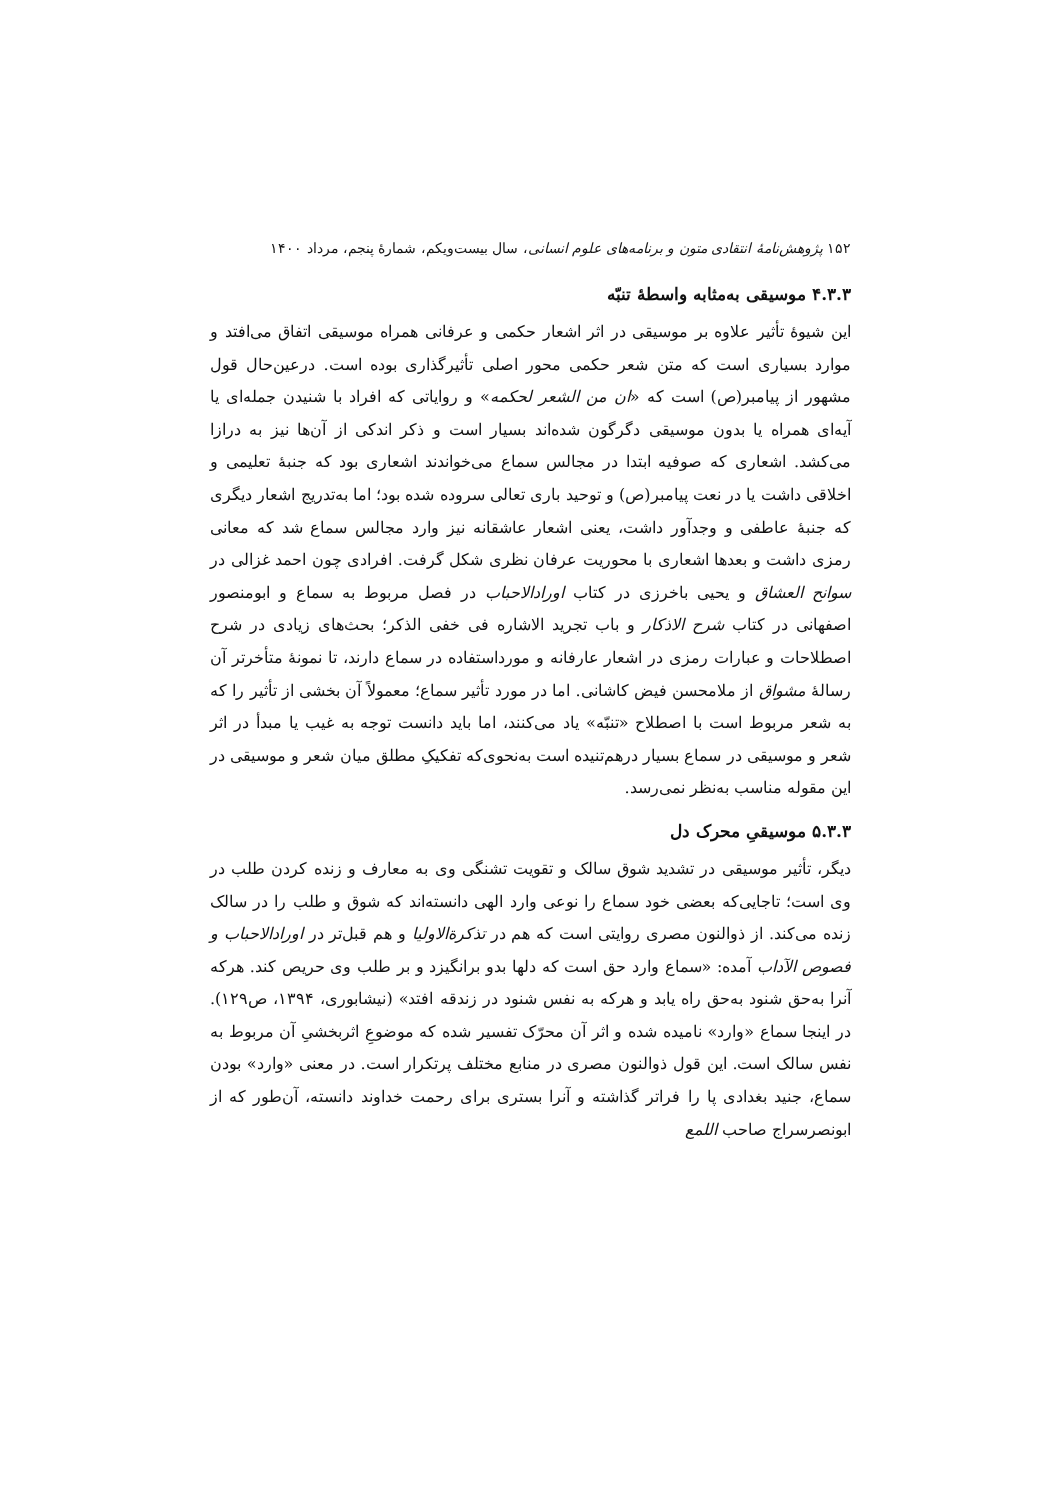۱۵۲ پژوهش‌نامهٔ انتقادی متون و برنامه‌های علوم انسانی، سال بیست‌ویکم، شمارهٔ پنجم، مرداد ۱۴۰۰
۴.۳.۳ موسیقی به‌مثابه واسطهٔ تنبّه
این شیوهٔ تأثیر علاوه بر موسیقی در اثر اشعار حکمی و عرفانی همراه موسیقی اتفاق می‌افتد و موارد بسیاری است که متن شعر حکمی محور اصلی تأثیرگذاری بوده است. درعین‌حال قول مشهور از پیامبر(ص) است که «ان من الشعر لحکمه» و روایاتی که افراد با شنیدن جمله‌ای یا آیه‌ای همراه یا بدون موسیقی دگرگون شده‌اند بسیار است و ذکر اندکی از آن‌ها نیز به درازا می‌کشد. اشعاری که صوفیه ابتدا در مجالس سماع می‌خواندند اشعاری بود که جنبهٔ تعلیمی و اخلاقی داشت یا در نعت پیامبر(ص) و توحید باری تعالی سروده شده بود؛ اما به‌تدریج اشعار دیگری که جنبهٔ عاطفی و وجدآور داشت، یعنی اشعار عاشقانه نیز وارد مجالس سماع شد که معانی رمزی داشت و بعدها اشعاری با محوریت عرفان نظری شکل گرفت. افرادی چون احمد غزالی در سوانح العشاق و یحیی باخرزی در کتاب اورادالاحباب در فصل مربوط به سماع و ابومنصور اصفهانی در کتاب شرح الاذکار و باب تجرید الاشاره فی خفی الذکر؛ بحث‌های زیادی در شرح اصطلاحات و عبارات رمزی در اشعار عارفانه و مورداستفاده در سماع دارند، تا نمونهٔ متأخرتر آن رسالهٔ مشواق از ملامحسن فیض کاشانی. اما در مورد تأثیر سماع؛ معمولاً آن بخشی از تأثیر را که به شعر مربوط است با اصطلاح «تنبّه» یاد می‌کنند، اما باید دانست توجه به غیب یا مبدأ در اثر شعر و موسیقی در سماع بسیار درهم‌تنیده است به‌نحوی‌که تفکیکِ مطلق میان شعر و موسیقی در این مقوله مناسب به‌نظر نمی‌رسد.
۵.۳.۳ موسیقیِ محرک دل
دیگر، تأثیر موسیقی در تشدید شوق سالک و تقویت تشنگی وی به معارف و زنده کردن طلب در وی است؛ تاجایی‌که بعضی خود سماع را نوعی وارد الهی دانسته‌اند که شوق و طلب را در سالک زنده می‌کند. از ذوالنون مصری روایتی است که هم در تذکرةالاولیا و هم قبل‌تر در اورادالاحباب و فصوص الآداب آمده: «سماع وارد حق است که دلها بدو برانگیزد و بر طلب وی حریص کند. هرکه آنرا به‌حق شنود به‌حق راه یابد و هرکه به نفس شنود در زندقه افتد» (نیشابوری، ۱۳۹۴، ص۱۲۹). در اینجا سماع «وارد» نامیده شده و اثر آن محرّک تفسیر شده که موضوعِ اثربخشیِ آن مربوط به نفس سالک است. این قول ذوالنون مصری در منابع مختلف پرتکرار است. در معنی «وارد» بودن سماع، جنید بغدادی پا را فراتر گذاشته و آنرا بستری برای رحمت خداوند دانسته، آن‌طور که از ابونصرسراج صاحب اللمع